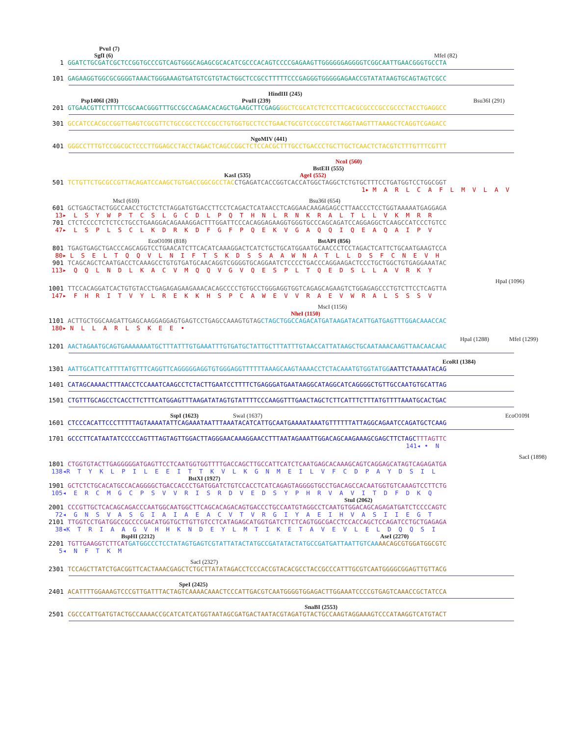PvuI (7)
SgfI (6) MfeI (82)
1 GGATCTGCGATCGCTCCGGTGCCCGTCAGTGGGCAGAGCGCACATCGCCCACAGTCCCCGAGAAGTTGGGGGGAGGGGTCGGCAATTGAACGGGTGCCTA
101 GAGAAGGTGGCGCGGGGTAAACTGGGAAAGTGATGTCGTGTACTGGCTCCGCCTTTTTCCCGAGGGTGGGGGAGAACCGTATATAAGTGCAGTAGTCGCC
HindIII (245)
Psp1406I (203) PvuII (239) Bsu36I (291)
201 GTGAACGTTCTTTTTCGCAACGGGTTTGCCGCCAGAACACAGCTGAAGCTTCGAGG GGCTCGCATCTCTCCTTCACGCGCCCGCCGCCCTACCTGAGGCC
301 GCCATCCACGCCGGTTGAGTCGCGTTCTGCCGCCTCCCGCCTGTGGTGCCTCCTGAACTGCGTCCGCCGTCTAGGTAAGTTTAAAGCTCAGGTCGAGACC
NgoMIV (441)
401 GGGCCTTTGTCCGGCGCTCCCTTGGAGCCTACCTAGACTCAGCCGGCTCTCCACGCTTTGCCTGACCCTGCTTGCTCAACTCTACGTCTTTGTTTCGTTT
NcoI (560)
BstEII (555)
KasI (535) AgeI (552)
501 TCTGTTCTGCGCCGTTACAGATCCAAGCTGTGACCGGCGCCTAC CTGAGATCACCGGTCACCATGGCTAGGCTCTGTGCTTTCCTGATGGTCCTGGCGGT
1▸ M A R L C A F L M V L A V
MscI (610) Bsu36I (654)
601 GCTGAGCTACTGGCCAACCTGCTCTCTAGGATGTGACCTTCCTCAGACTCATAACCTCAGGAACAAGAGAGCCTTAACCCTCCTGGTAAAAATGAGGAGA
13▸ L S Y W P T C S L G C D L P Q T H N L R N K R A L T L L V K M R R
701 CTCTCCCCTCTCTCCTGCCTGAAGGACAGAAAGGACTTTGGATTCCCACAGGAGAAGGTGGGTGCCCAGCAGATCCAGGAGGCTCAAGCCATCCCTGTCC
47▸ L S P L S C L K D R K D F G F P Q E K V G A Q Q I Q E A Q A I P V
EcoO109I (818) BstAPI (856)
801 TGAGTGAGCTGACCCAGCAGGTCCTGAACATCTTCACATCAAAGGACTCATCTGCTGCATGGAATGCAACCCTCCTAGACTCATTCTGCAATGAAGTCCA
80▸ L S E L T Q Q V L N I F T S K D S S A A W N A T L L D S F C N E V H
901 TCAGCAGCTCAATGACCTCAAAGCCTGTGTGATGCAACAGGTCGGGGTGCAGGAATCTCCCCTGACCCAGGAAGACTCCCTGCTGGCTGTGAGGAAATAC
113▸ Q Q L N D L K A C V M Q Q V G V Q E S P L T Q E D S L L A V R K Y
HpaI (1096)
1001 TTCCACAGGATCACTGTGTACCTGAGAGAGAAGAAACACAGCCCCTGTGCCTGGGAGGTGGTCAGAGCAGAAGTCTGGAGAGCCCTGTCTTCCTCAGTTA
147▸ F H R I T V Y L R E K K H S P C A W E V V R A E V W R A L S S S V
MscI (1156)
NheI (1150)
1101 ACTTGCTGGCAAGATTGAGCAAGGAGGAGTGAGTCCTGAGCCAAAGTGTAG CTAGCTGGCCAGACATGATAAGATACATTGATGAGTTTGGACAAACCAC
180▸ N L L A R L S K E E •
HpaI (1288) MfeI (1299)
1201 AACTAGAATGCAGTGAAAAAAATGCTTTATTTGTGAAATTTGTGATGCTATTGCTTTATTTGTAACCATTATAAGCTGCAATAAACAAGTTAACAACAAC
EcoRI (1384)
1301 AATTGCATTCATTTTATGTTTCAGGTTCAGGGGGAGGTGTGGGAGGTTTTTTAAAGCAAGTAAAACCTCTACAAATGTGGTATGG AATTCTAAAATACAG
1401 CATAGCAAAACTTTAACCTCCAAATCAAGCCTCTACTTGAATCCTTTTCTGAGGGATGAATAAGGCATAGGCATCAGGGGCTGTTGCCAATGTGCATTAG
1501 CTGTTTGCAGCCTCACCTTCTTTCATGGAGTTTAAGATATAGTGTATTTTCCCAAGGTTTGAACTAGCTCTTCATTTCTTTATGTTTTAAATGCACTGAC
SspI (1623) SwaI (1637) EcoO109I
1601 CTCCCACATTCCCTTTTTAGTAAAATATTCAGAAATAATTTAAATACATCATTGCAATGAAAATAAATGTTTTTTATTAGGCAGAATCCAGATGCTCAAG
1701 GCCCTTCATAATATCCCCCAGTTTAGTAGTTGGACTTAGGGAACAAAGGAACCTTTAATAGAAATTGGACAGCAAGAAAGCGAGCTTCTAGC TTTAGTTC
141◂ • N
SacI (1898)
1801 CTGGTGTACTTGAGGGGGATGAGTTCCTCAATGGTGGTTTTGACCAGCTTGCCATTCATCTCAATGAGCACAAAGCAGTCAGGAGCATAGTCAGAGATGA
138◂R T Y K L P I L E E I T T K V L K G N M E I L V F C D P A Y D S I L
BstXI (1927)
1901 GCTCTCTGCACATGCCACAGGGGCTGACCACCCTGATGGATCTGTCCACCTCATCAGAGTAGGGGTGCCTGACAGCCACAATGGTGTCAAAGTCCTTCTG
105◂ E R C M G C P S V V R I S R D V E D S Y P H R V A V I T D F D K Q
StuI (2062)
2001 CCCGTTGCTCACAGCAGACCCAATGGCAATGGCTTCAGCACAGACAGTGACCCTGCCAATGTAGGCCTCAATGTGGACAGCAGAGATGATCTCCCCAGTC
72◂ G N S V A S G I A I A E A C V T V R G I Y A E I H V A S I I E G T
2101 TTGGTCCTGATGGCCGCCCCGACATGGTGCTTGTTGTCCTCATAGAGCATGGTGATCTTCTCAGTGGCGACCTCCACCAGCTCCAGATCCTGCTGAGAGA
38◂K T R I A A G V H H K N D E Y L M T I K E T A V E V L E L D Q Q S I
BspHI (2212) AseI (2270)
2201 TGTTGAAGGTCTTCAT GATGGCCCTCCTATAGTGAGTCGTATTATACTATGCCGATATACTATGCCGATGATTAATTGTCAA AACAGCGTGGATGGCGTC
5◂ N F T K M
SacI (2327)
2301 TCCAGCTTATCTGACGGTTCACTAAACGAGCTCTGCTTATATAGACCTCCCACCGTACACGCCTACCGCCCATTTGCGTCAATGGGGCGGAGTTGTTACG
SpeI (2425)
2401 ACATTTTGGAAAGTCCCGTTGATTTACTAGTCAAAACAAACTCCCATTGACGTCAATGGGGTGGAGACTTGGAAATCCCCGTGAGTCAAACCGCTATCCA
SnaBI (2553)
2501 CGCCCATTGATGTACTGCCAAAACCGCATCATCATGGTAATAGCGATGACTAATACGTAGATGTACTGCCAAGTAGGAAAGTCCCATAAGGTCATGTACT